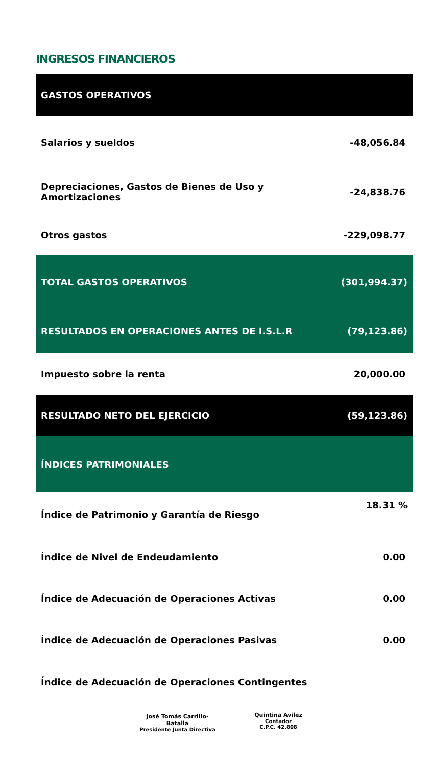INGRESOS FINANCIEROS
| GASTOS OPERATIVOS | |
| --- | --- |
| Salarios y sueldos | -48,056.84 |
| Depreciaciones, Gastos de Bienes de Uso y Amortizaciones | -24,838.76 |
| Otros gastos | -229,098.77 |
| TOTAL GASTOS OPERATIVOS | (301,994.37) |
| RESULTADOS EN OPERACIONES ANTES DE I.S.L.R | (79,123.86) |
| Impuesto sobre la renta | 20,000.00 |
| RESULTADO NETO DEL EJERCICIO | (59,123.86) |
| ÍNDICES PATRIMONIALES | |
| Índice de Patrimonio y Garantía de Riesgo | 18.31 % |
| Índice de Nivel de Endeudamiento | 0.00 |
| Índice de Adecuación de Operaciones Activas | 0.00 |
| Índice de Adecuación de Operaciones Pasivas | 0.00 |
| Índice de Adecuación de Operaciones Contingentes | |
José Tomás Carrillo-Batalla
Presidente Junta Directiva
Quintina Avilez
Contador
C.P.C. 42.808